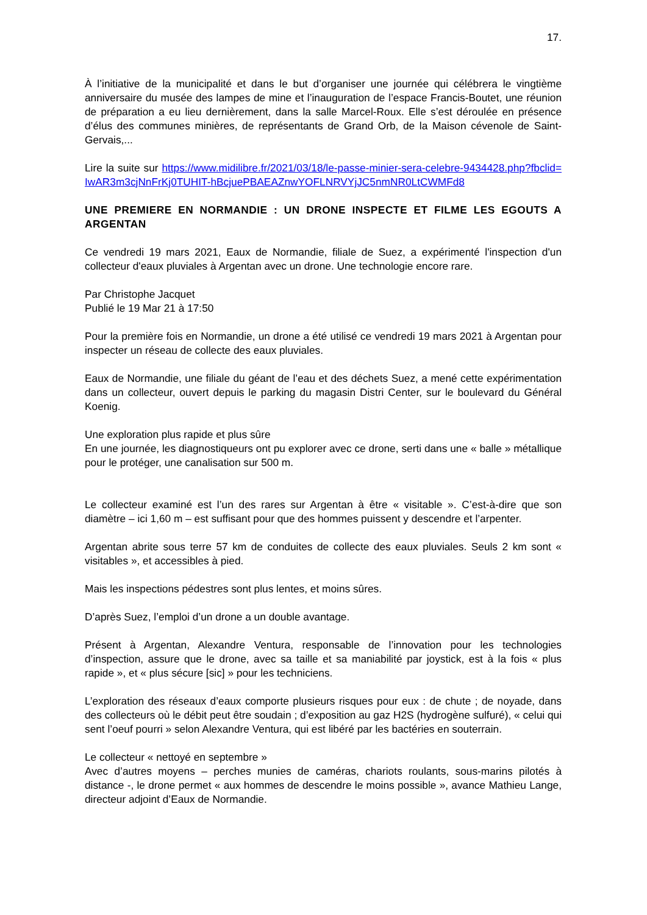17.
À l’initiative de la municipalité et dans le but d’organiser une journée qui célébrera le vingtième anniversaire du musée des lampes de mine et l’inauguration de l’espace Francis-Boutet, une réunion de préparation a eu lieu dernièrement, dans la salle Marcel-Roux. Elle s’est déroulée en présence d’élus des communes minières, de représentants de Grand Orb, de la Maison cévenole de Saint-Gervais,...
Lire la suite sur https://www.midilibre.fr/2021/03/18/le-passe-minier-sera-celebre-9434428.php?fbclid=IwAR3m3cjNnFrKj0TUHIT-hBcjuePBAEAZnwYOFLNRVYjJC5nmNR0LtCWMFd8
UNE PREMIERE EN NORMANDIE : UN DRONE INSPECTE ET FILME LES EGOUTS A ARGENTAN
Ce vendredi 19 mars 2021, Eaux de Normandie, filiale de Suez, a expérimenté l'inspection d'un collecteur d'eaux pluviales à Argentan avec un drone. Une technologie encore rare.
Par Christophe Jacquet
Publié le 19 Mar 21 à 17:50
Pour la première fois en Normandie, un drone a été utilisé ce vendredi 19 mars 2021 à Argentan pour inspecter un réseau de collecte des eaux pluviales.
Eaux de Normandie, une filiale du géant de l’eau et des déchets Suez, a mené cette expérimentation dans un collecteur, ouvert depuis le parking du magasin Distri Center, sur le boulevard du Général Koenig.
Une exploration plus rapide et plus sûre
En une journée, les diagnostiqueurs ont pu explorer avec ce drone, serti dans une « balle » métallique pour le protéger, une canalisation sur 500 m.
Le collecteur examiné est l’un des rares sur Argentan à être « visitable ». C’est-à-dire que son diamètre – ici 1,60 m – est suffisant pour que des hommes puissent y descendre et l’arpenter.
Argentan abrite sous terre 57 km de conduites de collecte des eaux pluviales. Seuls 2 km sont « visitables », et accessibles à pied.
Mais les inspections pédestres sont plus lentes, et moins sûres.
D’après Suez, l’emploi d’un drone a un double avantage.
Présent à Argentan, Alexandre Ventura, responsable de l’innovation pour les technologies d’inspection, assure que le drone, avec sa taille et sa maniabilité par joystick, est à la fois « plus rapide », et « plus sécure [sic] » pour les techniciens.
L’exploration des réseaux d’eaux comporte plusieurs risques pour eux : de chute ; de noyade, dans des collecteurs où le débit peut être soudain ; d’exposition au gaz H2S (hydrogène sulfuré), « celui qui sent l’oeuf pourri » selon Alexandre Ventura, qui est libéré par les bactéries en souterrain.
Le collecteur « nettoyé en septembre »
Avec d’autres moyens – perches munies de caméras, chariots roulants, sous-marins pilotés à distance -, le drone permet « aux hommes de descendre le moins possible », avance Mathieu Lange, directeur adjoint d’Eaux de Normandie.